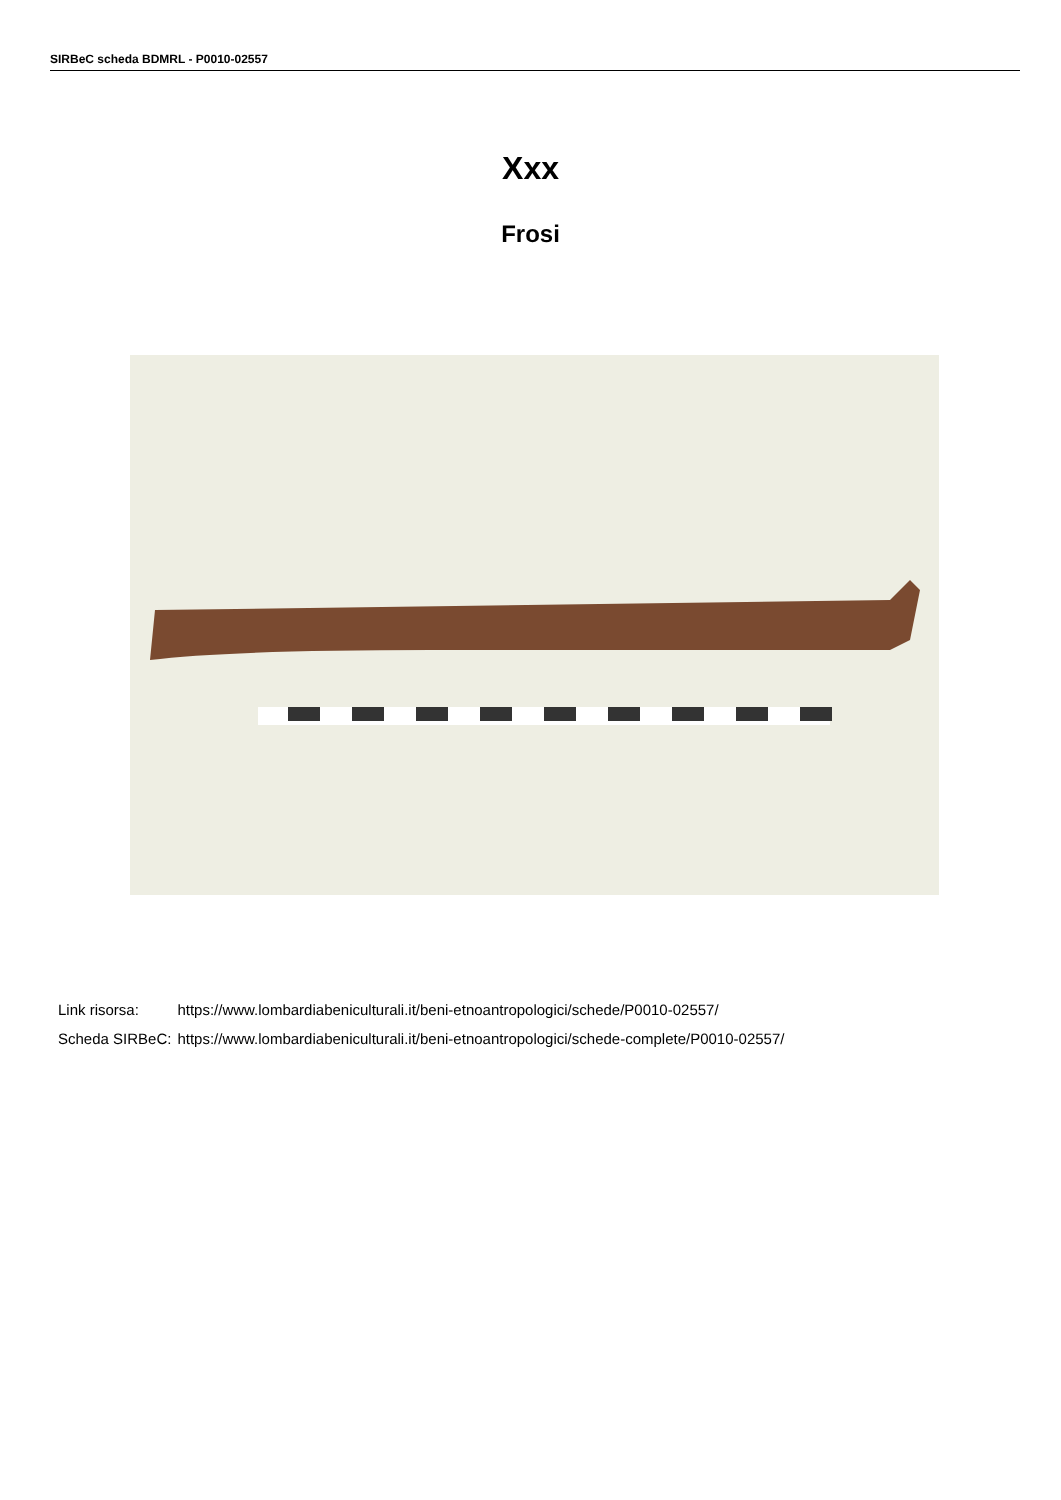SIRBeC scheda BDMRL - P0010-02557
Xxx
Frosi
| Link risorsa: | https://www.lombardiabeniculturali.it/beni-etnoantropologici/schede/P0010-02557/ |
| Scheda SIRBeC: | https://www.lombardiabeniculturali.it/beni-etnoantropologici/schede-complete/P0010-02557/ |